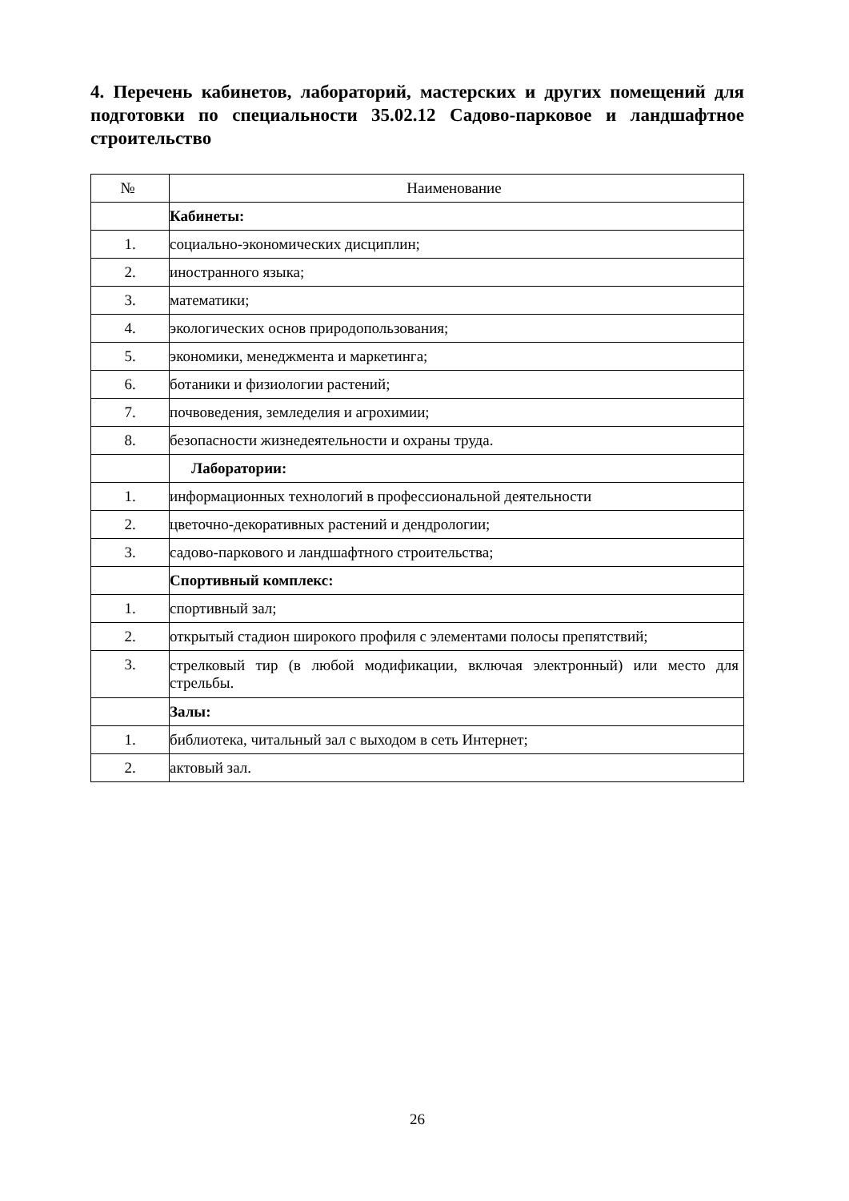4. Перечень кабинетов, лабораторий, мастерских и других помещений для подготовки по специальности 35.02.12 Садово-парковое и ландшафтное строительство
| № | Наименование |
| --- | --- |
| | Кабинеты: |
| 1. | социально-экономических дисциплин; |
| 2. | иностранного языка; |
| 3. | математики; |
| 4. | экологических основ природопользования; |
| 5. | экономики, менеджмента и маркетинга; |
| 6. | ботаники и физиологии растений; |
| 7. | почвоведения, земледелия и агрохимии; |
| 8. | безопасности жизнедеятельности и охраны труда. |
| | Лаборатории: |
| 1. | информационных технологий в профессиональной деятельности |
| 2. | цветочно-декоративных растений и дендрологии; |
| 3. | садово-паркового и ландшафтного строительства; |
| | Спортивный комплекс: |
| 1. | спортивный зал; |
| 2. | открытый стадион широкого профиля с элементами полосы препятствий; |
| 3. | стрелковый тир (в любой модификации, включая электронный) или место для стрельбы. |
| | Залы: |
| 1. | библиотека, читальный зал с выходом в сеть Интернет; |
| 2. | актовый зал. |
26